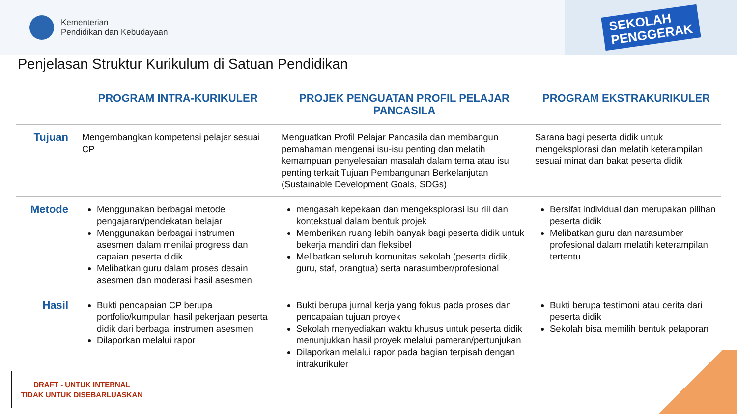Kementerian
Pendidikan dan Kebudayaan
SEKOLAH
PENGGERAK
Penjelasan Struktur Kurikulum di Satuan Pendidikan
| | PROGRAM INTRA-KURIKULER | PROJEK PENGUATAN PROFIL PELAJAR PANCASILA | PROGRAM EKSTRAKURIKULER |
| --- | --- | --- | --- |
| Tujuan | Mengembangkan kompetensi pelajar sesuai CP | Menguatkan Profil Pelajar Pancasila dan membangun pemahaman mengenai isu-isu penting dan melatih kemampuan penyelesaian masalah dalam tema atau isu penting terkait Tujuan Pembangunan Berkelanjutan (Sustainable Development Goals, SDGs) | Sarana bagi peserta didik untuk mengeksplorasi dan melatih keterampilan sesuai minat dan bakat peserta didik |
| Metode | Menggunakan berbagai metode pengajaran/pendekatan belajar Menggunakan berbagai instrumen asesmen dalam menilai progress dan capaian peserta didik Melibatkan guru dalam proses desain asesmen dan moderasi hasil asesmen | mengasah kepekaan dan mengeksplorasi isu riil dan kontekstual dalam bentuk projek Memberikan ruang lebih banyak bagi peserta didik untuk bekerja mandiri dan fleksibel Melibatkan seluruh komunitas sekolah (peserta didik, guru, staf, orangtua) serta narasumber/profesional | Bersifat individual dan merupakan pilihan peserta didik Melibatkan guru dan narasumber profesional dalam melatih keterampilan tertentu |
| Hasil | Bukti pencapaian CP berupa portfolio/kumpulan hasil pekerjaan peserta didik dari berbagai instrumen asesmen Dilaporkan melalui rapor | Bukti berupa jurnal kerja yang fokus pada proses dan pencapaian tujuan proyek Sekolah menyediakan waktu khusus untuk peserta didik menunjukkan hasil proyek melalui pameran/pertunjukan Dilaporkan melalui rapor pada bagian terpisah dengan intrakurikuler | Bukti berupa testimoni atau cerita dari peserta didik Sekolah bisa memilih bentuk pelaporan |
DRAFT - UNTUK INTERNAL
TIDAK UNTUK DISEBARLUASKAN